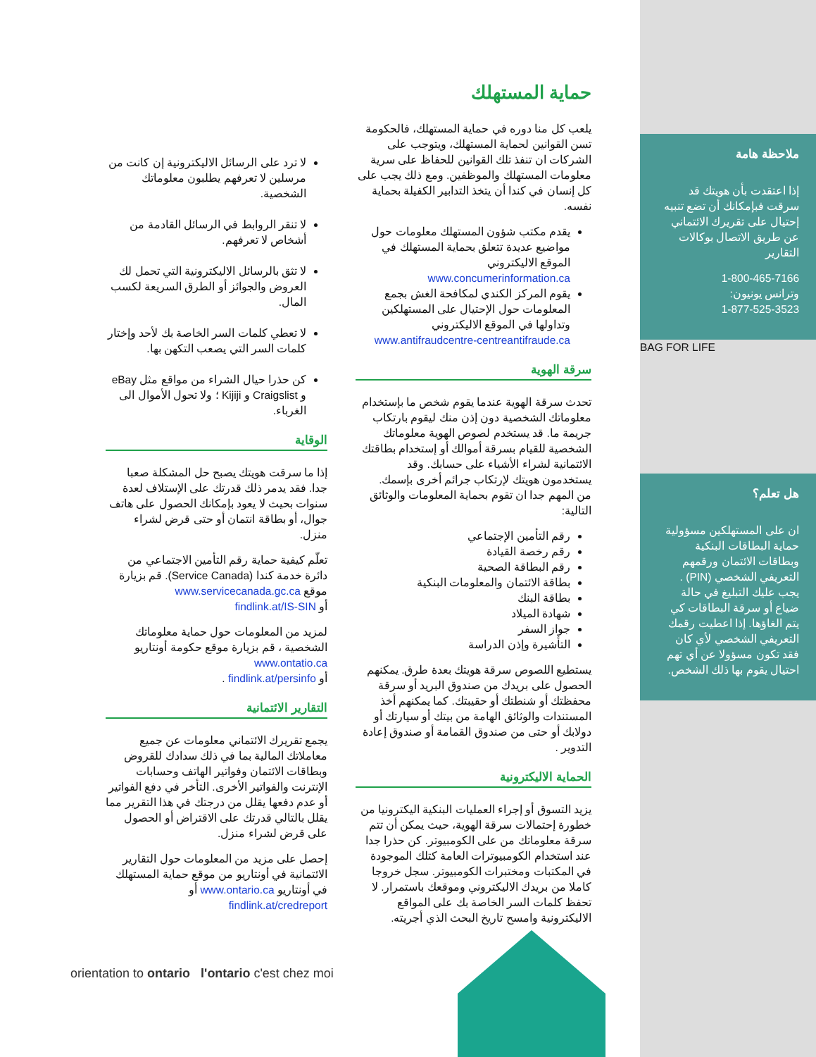ملاحظة هامة
إذا اعتقدت بأن هويتك قد سرقت فبإمكانك أن تضع تنبيه إحتيال على تقريرك الائتماني عن طريق الاتصال بوكالات التقارير
1-800-465-7166
وترانس يونيون:
1-877-525-3523
BAG FOR LIFE
هل تعلم؟
ان على المستهلكين مسؤولية حماية البطاقات البنكية وبطاقات الائتمان ورقمهم التعريفي الشخصي (PIN) . يجب عليك التبليغ في حالة ضياع أو سرقة البطاقات كي يتم الغاؤها. إذا اعطيت رقمك التعريفي الشخصي لأي كان فقد تكون مسؤولا عن أي تهم احتيال يقوم بها ذلك الشخص.
حماية المستهلك
يلعب كل منا دوره في حماية المستهلك، فالحكومة تسن القوانين لحماية المستهلك، ويتوجب على الشركات ان تنفذ تلك القوانين للحفاظ على سرية معلومات المستهلك والموظفين. ومع ذلك يجب على كل إنسان في كندا أن يتخذ التدابير الكفيلة بحماية نفسه.
يقدم مكتب شؤون المستهلك معلومات حول مواضيع عديدة تتعلق بحماية المستهلك في الموقع الاليكتروني www.concumerinformation.ca
يقوم المركز الكندي لمكافحة الغش بجمع المعلومات حول الإحتيال على المستهلكين وتداولها في الموقع الاليكتروني www.antifraudcentre-centreantifraude.ca
سرقة الهوية
تحدث سرقة الهوية عندما يقوم شخص ما بإستخدام معلوماتك الشخصية دون إذن منك ليقوم بارتكاب جريمة ما. قد يستخدم لصوص الهوية معلوماتك الشخصية للقيام بسرقة أموالك أو إستخدام بطاقتك الائتمانية لشراء الأشياء على حسابك. وقد يستخدمون هويتك لإرتكاب جرائم أخرى بإسمك.
من المهم جدا ان تقوم بحماية المعلومات والوثائق التالية:
رقم التأمين الإجتماعي
رقم رخصة القيادة
رقم البطاقة الصحية
بطاقة الائتمان والمعلومات البنكية
بطاقة البنك
شهادة الميلاد
جواز السفر
التأشيرة وإذن الدراسة
يستطيع اللصوص سرقة هويتك بعدة طرق. يمكنهم الحصول على بريدك من صندوق البريد أو سرقة محفظتك أو شنطتك أو حقيبتك. كما يمكنهم أخذ المستندات والوثائق الهامة من بيتك أو سيارتك أو دولابك أو حتى من صندوق القمامة أو صندوق إعادة التدوير .
الحماية الاليكترونية
يزيد التسوق أو إجراء العمليات البنكية اليكترونيا من خطورة إحتمالات سرقة الهوية، حيث يمكن أن تتم سرقة معلوماتك من على الكومبيوتر. كن حذرا جدا عند استخدام الكومبيوترات العامة كتلك الموجودة في المكتبات ومختبرات الكومبيوتر. سجل خروجا كاملا من بريدك الاليكتروني وموقعك باستمرار. لا تحفظ كلمات السر الخاصة بك على المواقع الاليكترونية وامسح تاريخ البحث الذي أجريته.
لا ترد على الرسائل الاليكترونية إن كانت من مرسلين لا تعرفهم يطلبون معلوماتك الشخصية.
لا تنقر الروابط في الرسائل القادمة من أشخاص لا تعرفهم.
لا تثق بالرسائل الاليكترونية التي تحمل لك العروض والجوائز أو الطرق السريعة لكسب المال.
لا تعطي كلمات السر الخاصة بك لأحد وإختار كلمات السر التي يصعب التكهن بها.
كن حذرا حيال الشراء من مواقع مثل eBay و Craigslist و Kijiji ؛ ولا تحول الأموال الى الغرباء.
الوقاية
إذا ما سرقت هويتك يصبح حل المشكلة صعبا جدا. فقد يدمر ذلك قدرتك على الإستلاف لعدة سنوات بحيث لا يعود بإمكانك الحصول على هاتف جوال، أو بطاقة انتمان أو حتى قرض لشراء منزل.
تعلّم كيفية حماية رقم التأمين الاجتماعي من دائرة خدمة كندا (Service Canada). قم بزيارة موقع www.servicecanada.gc.ca
أو findlink.at/IS-SIN
لمزيد من المعلومات حول حماية معلوماتك الشخصية ، قم بزيارة موقع حكومة أونتاريو www.ontatio.ca
أو findlink.at/persinfo .
التقارير الائتمانية
يجمع تقريرك الائتماني معلومات عن جميع معاملاتك المالية بما في ذلك سدادك للقروض وبطاقات الائتمان وفواتير الهاتف وحسابات الإنترنت والفواتير الأخرى. التأخر في دفع الفواتير أو عدم دفعها يقلل من درجتك في هذا التقرير مما يقلل بالتالي قدرتك على الاقتراض أو الحصول على قرض لشراء منزل.
إحصل على مزيد من المعلومات حول التقارير الائتمانية في أونتاريو من موقع حماية المستهلك في أونتاريو www.ontario.ca أو
findlink.at/credreport
orientation to ontario l'ontario c'est chez moi